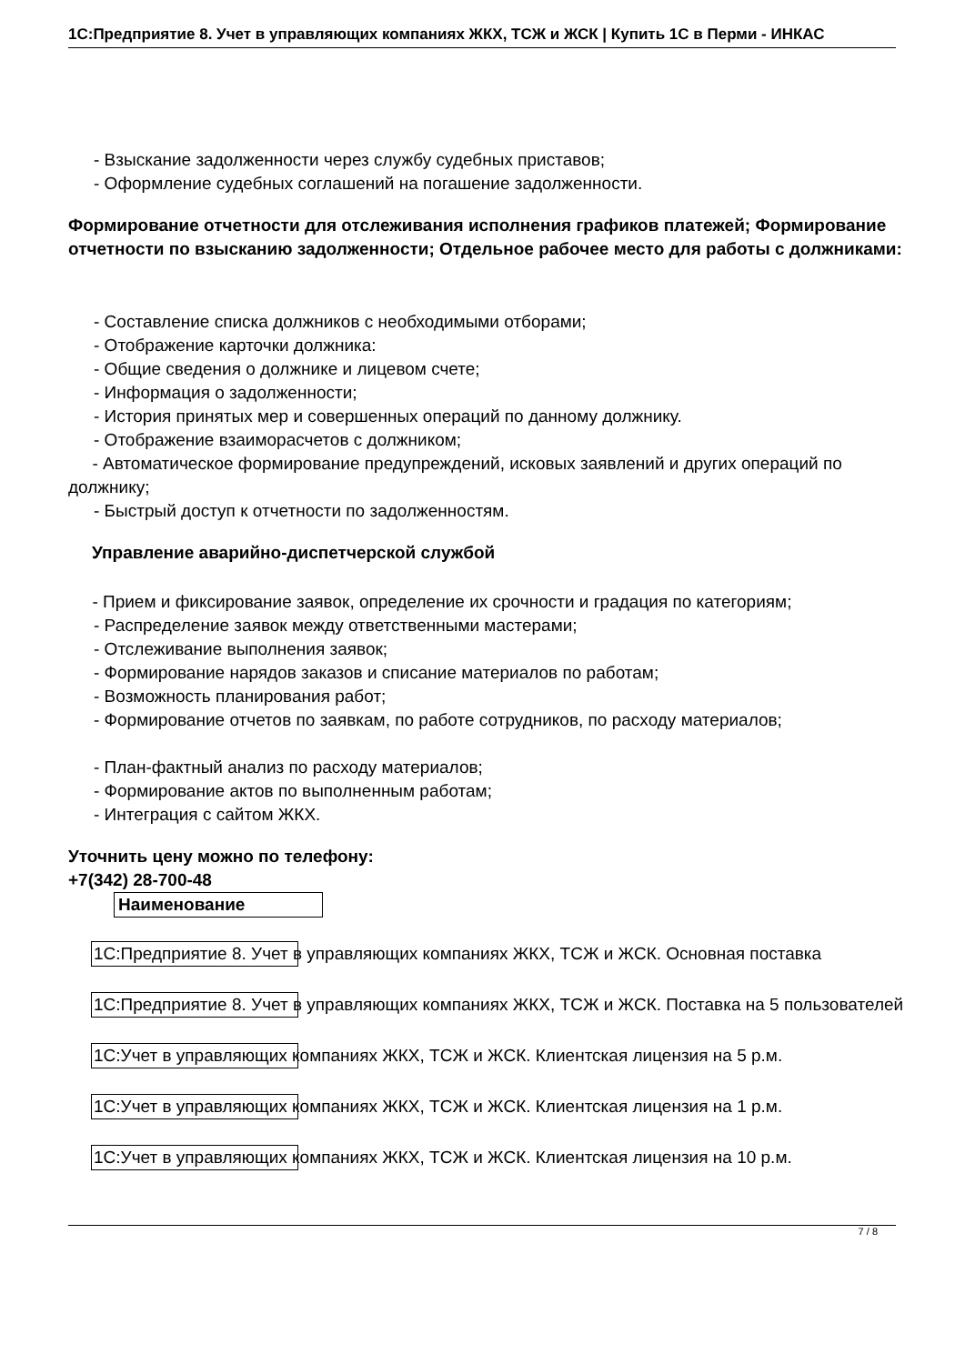1С:Предприятие 8. Учет в управляющих компаниях ЖКХ, ТСЖ и ЖСК | Купить 1С в Перми - ИНКАС
- Взыскание задолженности через службу судебных приставов;
- Оформление судебных соглашений на погашение задолженности.
Формирование отчетности для отслеживания исполнения графиков платежей; Формирование отчетности по взысканию задолженности; Отдельное рабочее место для работы с должниками:
- Составление списка должников с необходимыми отборами;
- Отображение карточки должника:
- Общие сведения о должнике и лицевом счете;
- Информация о задолженности;
- История принятых мер и совершенных операций по данному должнику.
- Отображение взаиморасчетов с должником;
- Автоматическое формирование предупреждений, исковых заявлений и других операций по должнику;
- Быстрый доступ к отчетности по задолженностям.
Управление аварийно-диспетчерской службой
- Прием и фиксирование заявок, определение их срочности и градация по категориям;
- Распределение заявок между ответственными мастерами;
- Отслеживание выполнения заявок;
- Формирование нарядов заказов и списание материалов по работам;
- Возможность планирования работ;
- Формирование отчетов по заявкам, по работе сотрудников, по расходу материалов;
- План-фактный анализ по расходу материалов;
- Формирование актов по выполненным работам;
- Интеграция с сайтом ЖКХ.
Уточнить цену можно по телефону:
+7(342) 28-700-48
| Наименование |
| --- |
1С:Предприятие 8. Учет в управляющих компаниях ЖКХ, ТСЖ и ЖСК. Основная поставка
1С:Предприятие 8. Учет в управляющих компаниях ЖКХ, ТСЖ и ЖСК. Поставка на 5 пользователей
1С:Учет в управляющих компаниях ЖКХ, ТСЖ и ЖСК. Клиентская лицензия на 5 р.м.
1С:Учет в управляющих компаниях ЖКХ, ТСЖ и ЖСК. Клиентская лицензия на 1 р.м.
1С:Учет в управляющих компаниях ЖКХ, ТСЖ и ЖСК. Клиентская лицензия на 10 р.м.
7 / 8